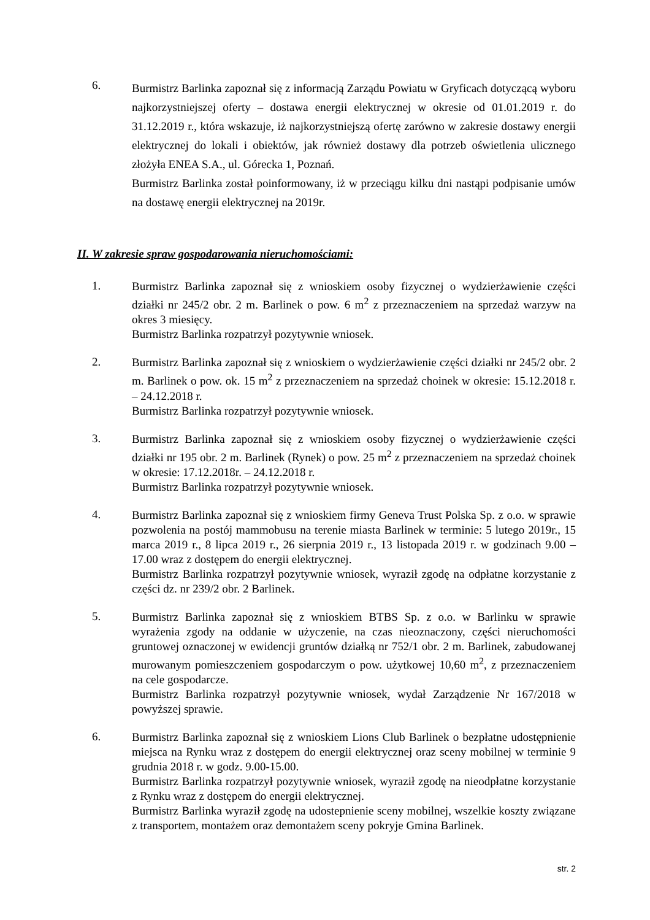6.
Burmistrz Barlinka zapoznał się z informacją Zarządu Powiatu w Gryficach dotyczącą wyboru najkorzystniejszej oferty – dostawa energii elektrycznej w okresie od 01.01.2019 r. do 31.12.2019 r., która wskazuje, iż najkorzystniejszą ofertę zarówno w zakresie dostawy energii elektrycznej do lokali i obiektów, jak również dostawy dla potrzeb oświetlenia ulicznego złożyła ENEA S.A., ul. Górecka 1, Poznań.
Burmistrz Barlinka został poinformowany, iż w przeciągu kilku dni nastąpi podpisanie umów na dostawę energii elektrycznej na 2019r.
II. W zakresie spraw gospodarowania nieruchomościami:
1.
Burmistrz Barlinka zapoznał się z wnioskiem osoby fizycznej o wydzierżawienie części działki nr 245/2 obr. 2 m. Barlinek o pow. 6 m<sup>2</sup> z przeznaczeniem na sprzedaż warzyw na okres 3 miesięcy.
Burmistrz Barlinka rozpatrzył pozytywnie wniosek.
2.
Burmistrz Barlinka zapoznał się z wnioskiem o wydzierżawienie części działki nr 245/2 obr. 2 m. Barlinek o pow. ok. 15 m<sup>2</sup> z przeznaczeniem na sprzedaż choinek w okresie: 15.12.2018 r. – 24.12.2018 r.
Burmistrz Barlinka rozpatrzył pozytywnie wniosek.
3.
Burmistrz Barlinka zapoznał się z wnioskiem osoby fizycznej o wydzierżawienie części działki nr 195 obr. 2 m. Barlinek (Rynek) o pow. 25 m<sup>2</sup> z przeznaczeniem na sprzedaż choinek w okresie: 17.12.2018r. – 24.12.2018 r.
Burmistrz Barlinka rozpatrzył pozytywnie wniosek.
4.
Burmistrz Barlinka zapoznał się z wnioskiem firmy Geneva Trust Polska Sp. z o.o. w sprawie pozwolenia na postój mammobusu na terenie miasta Barlinek w terminie: 5 lutego 2019r., 15 marca 2019 r., 8 lipca 2019 r., 26 sierpnia 2019 r., 13 listopada 2019 r. w godzinach 9.00 – 17.00 wraz z dostępem do energii elektrycznej.
Burmistrz Barlinka rozpatrzył pozytywnie wniosek, wyraził zgodę na odpłatne korzystanie z części dz. nr 239/2 obr. 2 Barlinek.
5.
Burmistrz Barlinka zapoznał się z wnioskiem BTBS Sp. z o.o. w Barlinku w sprawie wyrażenia zgody na oddanie w użyczenie, na czas nieoznaczony, części nieruchomości gruntowej oznaczonej w ewidencji gruntów działką nr 752/1 obr. 2 m. Barlinek, zabudowanej murowanym pomieszczeniem gospodarczym o pow. użytkowej 10,60 m<sup>2</sup>, z przeznaczeniem na cele gospodarcze.
Burmistrz Barlinka rozpatrzył pozytywnie wniosek, wydał Zarządzenie Nr 167/2018 w powyższej sprawie.
6.
Burmistrz Barlinka zapoznał się z wnioskiem Lions Club Barlinek o bezpłatne udostępnienie miejsca na Rynku wraz z dostępem do energii elektrycznej oraz sceny mobilnej w terminie 9 grudnia 2018 r. w godz. 9.00-15.00.
Burmistrz Barlinka rozpatrzył pozytywnie wniosek, wyraził zgodę na nieodpłatne korzystanie z Rynku wraz z dostępem do energii elektrycznej.
Burmistrz Barlinka wyraził zgodę na udostepnienie sceny mobilnej, wszelkie koszty związane z transportem, montażem oraz demontażem sceny pokryje Gmina Barlinek.
str. 2